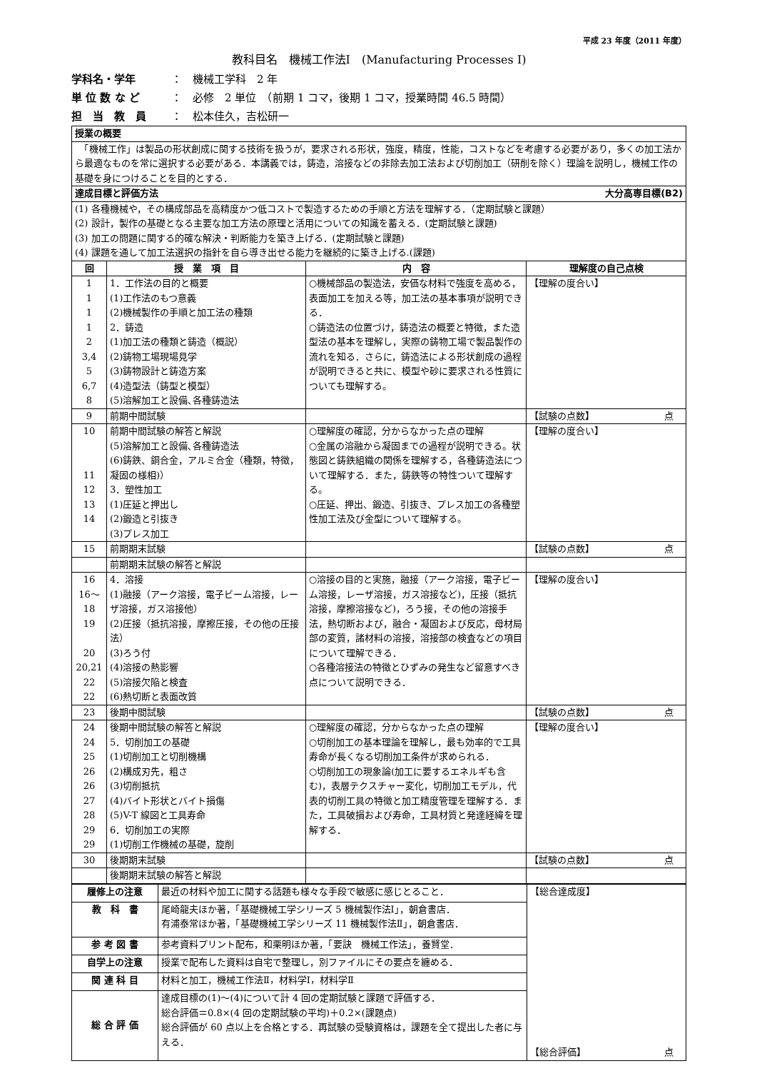平成 23 年度（2011 年度）
教科目名　機械工作法Ⅰ　(Manufacturing Processes Ⅰ)
学科名・学年 ：　機械工学科　2 年
単 位 数 な ど ：　必修　2 単位　（前期 1 コマ，後期 1 コマ，授業時間 46.5 時間）
担　当　教　員 ：　松本佳久，吉松研一
| 授業の概要 | | | |
| --- | --- | --- | --- |
| 「機械工作」は製品の形状創成に関する技術を扱うが，要求される形状，強度，精度，性能，コストなどを考慮する必要があり，多くの加工法から最適なものを常に選択する必要がある．本講義では，鋳造，溶接などの非除去加工法および切削加工（研削を除く）理論を説明し，機械工作の基礎を身につけることを目的とする． | | | |
| 達成目標と評価方法 大分高専目標(B2) | | | |
| (1) 各種機械や，その構成部品を高精度かつ低コストで製造するための手順と方法を理解する．（定期試験と課題） (2) 設計，製作の基礎となる主要な加工方法の原理と活用についての知識を蓄える．(定期試験と課題) (3) 加工の問題に関する的確な解決・判断能力を築き上げる．(定期試験と課題) (4) 課題を通して加工法選択の指針を自ら導き出せる能力を継続的に築き上げる.(課題) | | | |
| 回 | 授 業 項 目 | 内 容 | 理解度の自己点検 |
| 1 1 1 1 2 3,4 5 6,7 8 | 1．工作法の目的と概要 (1)工作法のもつ意義 (2)機械製作の手順と加工法の種類 2．鋳造 (1)加工法の種類と鋳造（概説） (2)鋳物工場現場見学 (3)鋳物設計と鋳造方案 (4)造型法（鋳型と模型） (5)溶解加工と設備､各種鋳造法 | ○機械部品の製造法，安価な材料で強度を高める，表面加工を加える等，加工法の基本事項が説明できる． ○鋳造法の位置づけ，鋳造法の概要と特徴，また造型法の基本を理解し，実際の鋳物工場で製品製作の流れを知る．さらに，鋳造法による形状創成の過程が説明できると共に、模型や砂に要求される性質についても理解する。 | 【理解の度合い】 |
| 9 | 前期中間試験 | | 【試験の点数】 点 |
| 10 11 12 13 14 | 前期中間試験の解答と解説 (5)溶解加工と設備､各種鋳造法 (6)鋳鉄、銅合金，アルミ合金（種類，特徴，凝固の様相)） 3．塑性加工 (1)圧延と押出し (2)鍛造と引抜き (3)プレス加工 | ○理解度の確認，分からなかった点の理解 ○金属の溶融から凝固までの過程が説明できる。状態図と鋳鉄組織の関係を理解する，各種鋳造法について理解する．また，鋳鉄等の特性ついて理解する。 ○圧延、押出、鍛造、引抜き、プレス加工の各種塑性加工法及び金型について理解する。 | 【理解の度合い】 |
| 15 | 前期期末試験 | | 【試験の点数】 点 |
| | 前期期末試験の解答と解説 | | |
| 16 16～ 18 19 20 20,21 22 22 | 4．溶接 (1)融接（アーク溶接，電子ビーム溶接，レーザ溶接，ガス溶接他） (2)圧接（抵抗溶接，摩擦圧接，その他の圧接法） (3)ろう付 (4)溶接の熱影響 (5)溶接欠陥と検査 (6)熱切断と表面改質 | ○溶接の目的と実施，融接（アーク溶接，電子ビーム溶接，レーザ溶接，ガス溶接など)，圧接（抵抗溶接，摩擦溶接など)，ろう接，その他の溶接手法，熱切断および，融合・凝固および反応，母材局部の変質，諸材料の溶接，溶接部の検査などの項目について理解できる． ○各種溶接法の特徴とひずみの発生など留意すべき点について説明できる． | 【理解の度合い】 |
| 23 | 後期中間試験 | | 【試験の点数】 点 |
| 24 24 25 26 26 27 28 29 29 | 後期中間試験の解答と解説 5．切削加工の基礎 (1)切削加工と切削機構 (2)構成刃先，粗さ (3)切削抵抗 (4)バイト形状とバイト損傷 (5)V-T 線図と工具寿命 6．切削加工の実際 (1)切削工作機械の基礎，旋削 | ○理解度の確認，分からなかった点の理解 ○切削加工の基本理論を理解し，最も効率的で工具寿命が長くなる切削加工条件が求められる． ○切削加工の現象論(加工に要するエネルギも含む)，表層テクスチャー変化，切削加工モデル，代表的切削工具の特徴と加工精度管理を理解する．また，工具破損および寿命，工具材質と発達経緯を理解する． | 【理解の度合い】 |
| 30 | 後期期末試験 | | 【試験の点数】 点 |
| | 後期期末試験の解答と解説 | | |
| 履修上の注意 | 最近の材料や加工に関する話題も様々な手段で敏感に感じとること． | 【総合達成度】 【総合評価】 点 |
| 教 科 書 | 尾崎龍夫ほか著，「基礎機械工学シリーズ 5 機械製作法Ⅰ」，朝倉書店． 有浦泰常ほか著，「基礎機械工学シリーズ 11 機械製作法Ⅱ」，朝倉書店． | |
| 参 考 図 書 | 参考資料プリント配布，和栗明ほか著，「要訣 機械工作法」，養賢堂． | |
| 自学上の注意 | 授業で配布した資料は自宅で整理し，別ファイルにその要点を纏める． | |
| 関 連 科 目 | 材料と加工，機械工作法Ⅱ，材料学Ⅰ，材料学Ⅱ | |
| 総 合 評 価 | 達成目標の(1)～(4)について計 4 回の定期試験と課題で評価する． 総合評価＝0.8×(4 回の定期試験の平均)＋0.2×(課題点) 総合評価が 60 点以上を合格とする．再試験の受験資格は，課題を全て提出した者に与える． | |